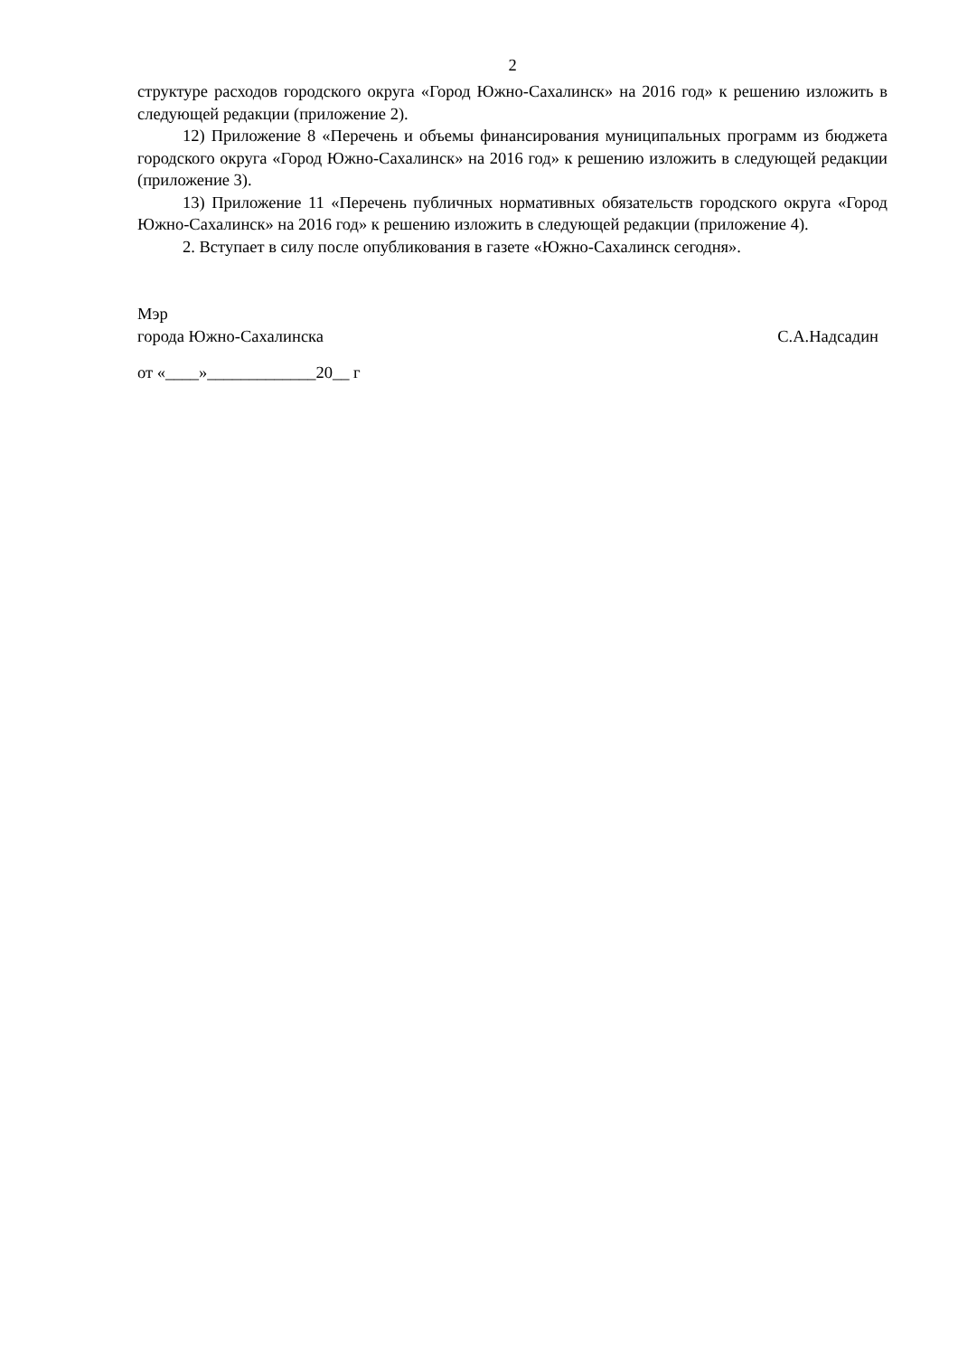2
структуре расходов городского округа «Город Южно-Сахалинск» на 2016 год» к решению изложить в следующей редакции (приложение 2).
12) Приложение 8 «Перечень и объемы финансирования муниципальных программ из бюджета городского округа «Город Южно-Сахалинск» на 2016 год» к решению изложить в следующей редакции (приложение 3).
13) Приложение 11 «Перечень публичных нормативных обязательств городского округа «Город Южно-Сахалинск» на 2016 год» к решению изложить в следующей редакции (приложение 4).
2. Вступает в силу после опубликования в газете «Южно-Сахалинск сегодня».
Мэр
города Южно-Сахалинска С.А.Надсадин
от «____»_____________20__ г